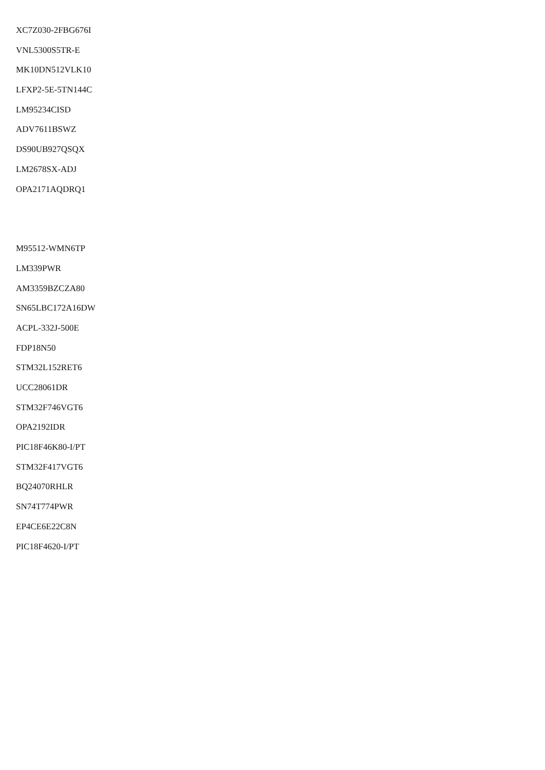XC7Z030-2FBG676I
VNL5300S5TR-E
MK10DN512VLK10
LFXP2-5E-5TN144C
LM95234CISD
ADV7611BSWZ
DS90UB927QSQX
LM2678SX-ADJ
OPA2171AQDRQ1
M95512-WMN6TP
LM339PWR
AM3359BZCZA80
SN65LBC172A16DW
ACPL-332J-500E
FDP18N50
STM32L152RET6
UCC28061DR
STM32F746VGT6
OPA2192IDR
PIC18F46K80-I/PT
STM32F417VGT6
BQ24070RHLR
SN74T774PWR
EP4CE6E22C8N
PIC18F4620-I/PT